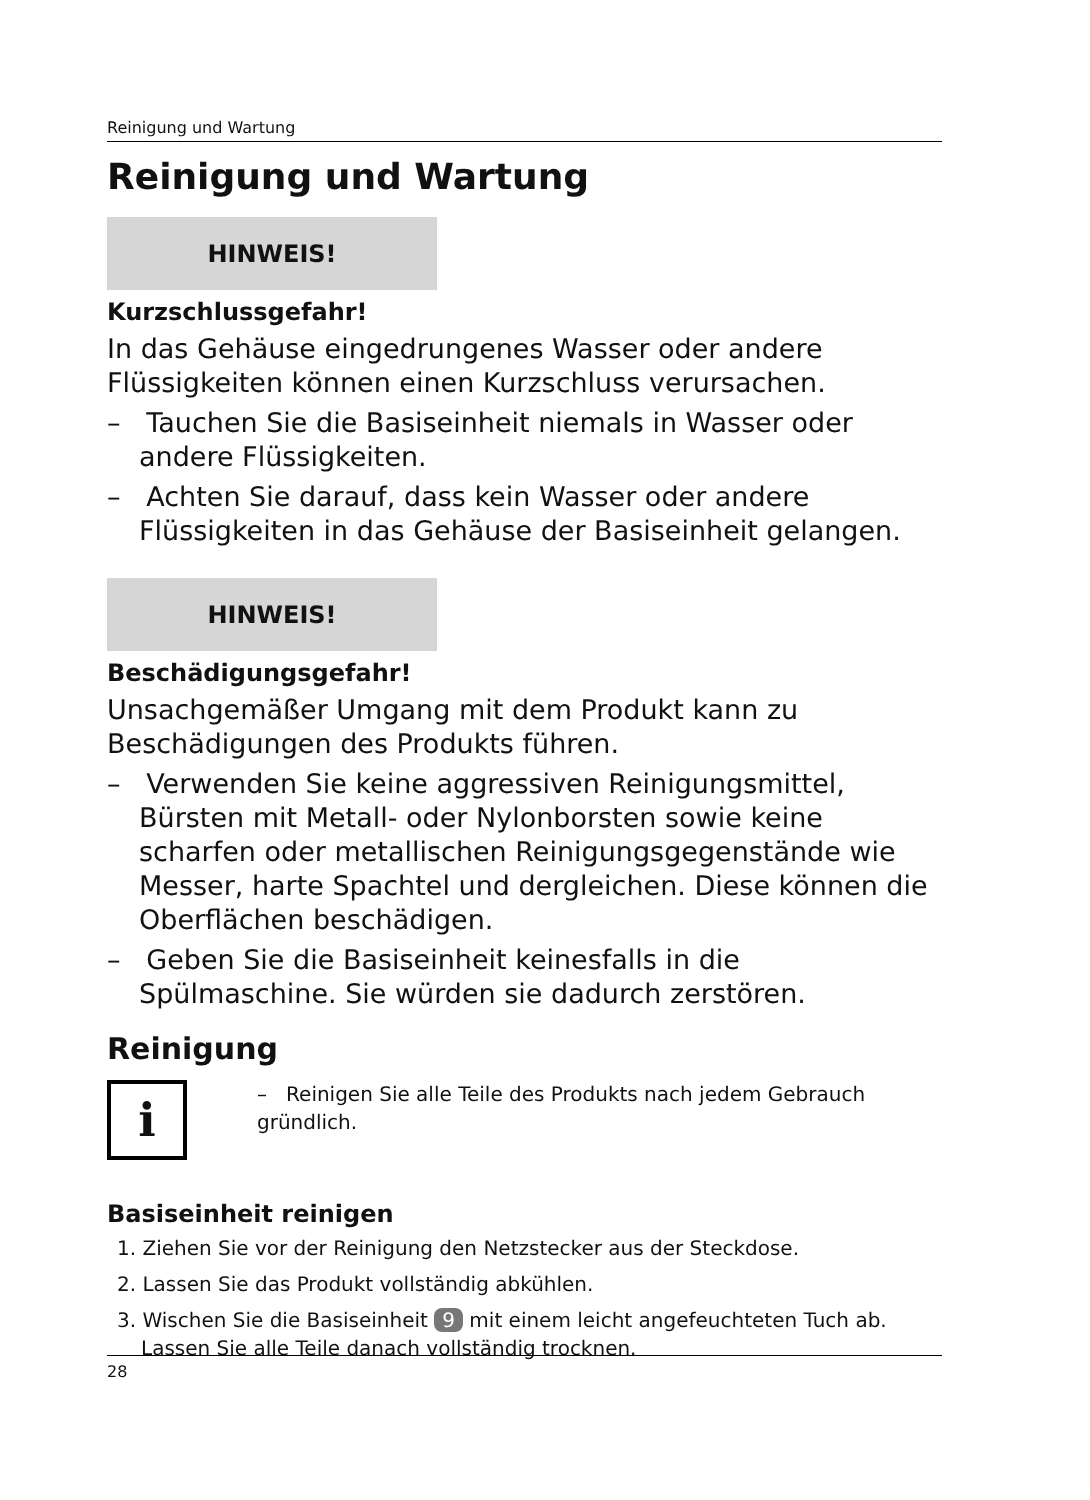Reinigung und Wartung
Reinigung und Wartung
HINWEIS!
Kurzschlussgefahr!
In das Gehäuse eingedrungenes Wasser oder andere Flüssigkeiten können einen Kurzschluss verursachen.
– Tauchen Sie die Basiseinheit niemals in Wasser oder andere Flüssigkeiten.
– Achten Sie darauf, dass kein Wasser oder andere Flüssigkeiten in das Gehäuse der Basiseinheit gelangen.
HINWEIS!
Beschädigungsgefahr!
Unsachgemäßer Umgang mit dem Produkt kann zu Beschädigungen des Produkts führen.
– Verwenden Sie keine aggressiven Reinigungsmittel, Bürsten mit Metall- oder Nylonborsten sowie keine scharfen oder metallischen Reinigungsgegenstände wie Messer, harte Spachtel und dergleichen. Diese können die Oberflächen beschädigen.
– Geben Sie die Basiseinheit keinesfalls in die Spülmaschine. Sie würden sie dadurch zerstören.
Reinigung
i
– Reinigen Sie alle Teile des Produkts nach jedem Gebrauch gründlich.
Basiseinheit reinigen
1. Ziehen Sie vor der Reinigung den Netzstecker aus der Steckdose.
2. Lassen Sie das Produkt vollständig abkühlen.
3. Wischen Sie die Basiseinheit 9 mit einem leicht angefeuchteten Tuch ab. Lassen Sie alle Teile danach vollständig trocknen.
28